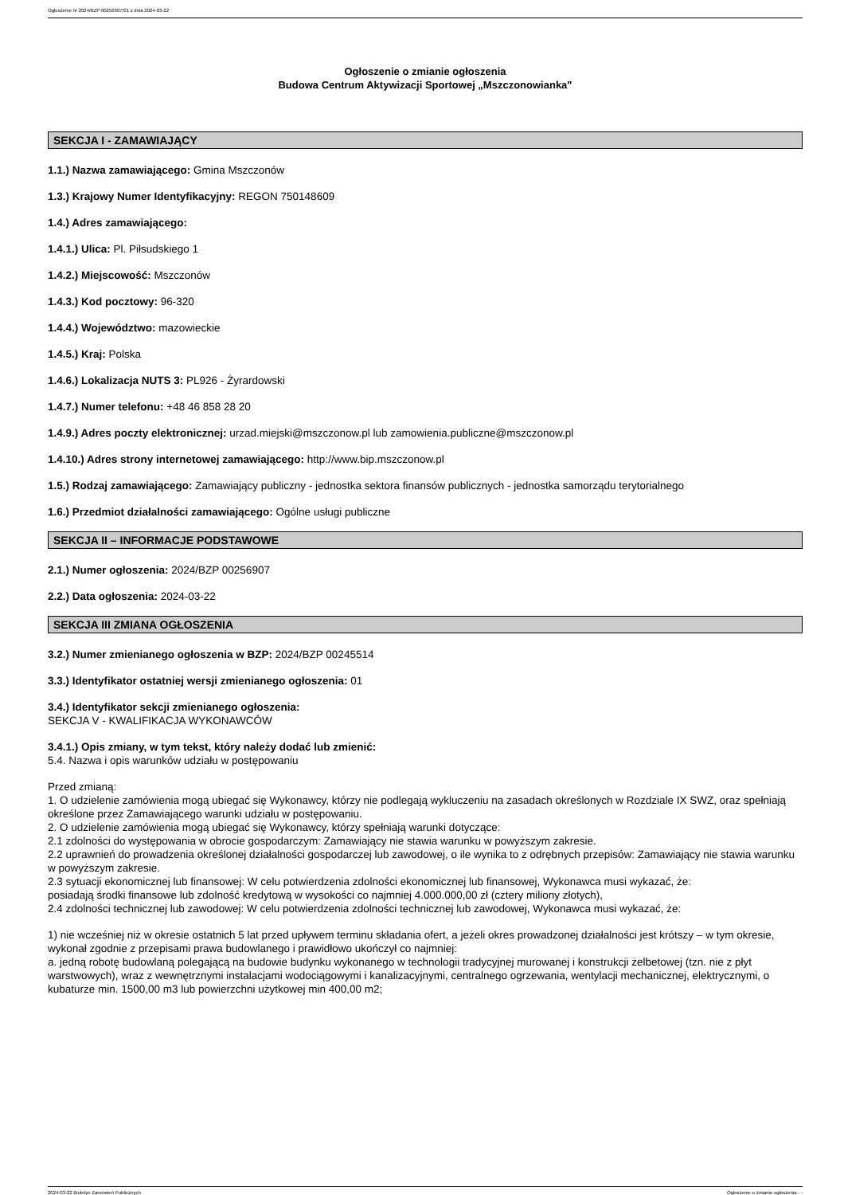Ogłoszenie nr 2024/BZP 00256907/01 z dnia 2024-03-22
Ogłoszenie o zmianie ogłoszenia
Budowa Centrum Aktywizacji Sportowej „Mszczonowianka"
SEKCJA I - ZAMAWIAJĄCY
1.1.) Nazwa zamawiającego: Gmina Mszczonów
1.3.) Krajowy Numer Identyfikacyjny: REGON 750148609
1.4.) Adres zamawiającego:
1.4.1.) Ulica: Pl. Piłsudskiego 1
1.4.2.) Miejscowość: Mszczonów
1.4.3.) Kod pocztowy: 96-320
1.4.4.) Województwo: mazowieckie
1.4.5.) Kraj: Polska
1.4.6.) Lokalizacja NUTS 3: PL926 - Żyrardowski
1.4.7.) Numer telefonu: +48 46 858 28 20
1.4.9.) Adres poczty elektronicznej: urzad.miejski@mszczonow.pl lub zamowienia.publiczne@mszczonow.pl
1.4.10.) Adres strony internetowej zamawiającego: http://www.bip.mszczonow.pl
1.5.) Rodzaj zamawiającego: Zamawiający publiczny - jednostka sektora finansów publicznych - jednostka samorządu terytorialnego
1.6.) Przedmiot działalności zamawiającego: Ogólne usługi publiczne
SEKCJA II – INFORMACJE PODSTAWOWE
2.1.) Numer ogłoszenia: 2024/BZP 00256907
2.2.) Data ogłoszenia: 2024-03-22
SEKCJA III ZMIANA OGŁOSZENIA
3.2.) Numer zmienianego ogłoszenia w BZP: 2024/BZP 00245514
3.3.) Identyfikator ostatniej wersji zmienianego ogłoszenia: 01
3.4.) Identyfikator sekcji zmienianego ogłoszenia:
SEKCJA V - KWALIFIKACJA WYKONAWCÓW
3.4.1.) Opis zmiany, w tym tekst, który należy dodać lub zmienić:
5.4. Nazwa i opis warunków udziału w postępowaniu
Przed zmianą:
1. O udzielenie zamówienia mogą ubiegać się Wykonawcy, którzy nie podlegają wykluczeniu na zasadach określonych w Rozdziale IX SWZ, oraz spełniają określone przez Zamawiającego warunki udziału w postępowaniu.
2. O udzielenie zamówienia mogą ubiegać się Wykonawcy, którzy spełniają warunki dotyczące:
2.1 zdolności do występowania w obrocie gospodarczym: Zamawiający nie stawia warunku w powyższym zakresie.
2.2 uprawnień do prowadzenia określonej działalności gospodarczej lub zawodowej, o ile wynika to z odrębnych przepisów: Zamawiający nie stawia warunku w powyższym zakresie.
2.3 sytuacji ekonomicznej lub finansowej: W celu potwierdzenia zdolności ekonomicznej lub finansowej, Wykonawca musi wykazać, że:
posiadają środki finansowe lub zdolność kredytową w wysokości co najmniej 4.000.000,00 zł (cztery miliony złotych),
2.4 zdolności technicznej lub zawodowej: W celu potwierdzenia zdolności technicznej lub zawodowej, Wykonawca musi wykazać, że:
1) nie wcześniej niż w okresie ostatnich 5 lat przed upływem terminu składania ofert, a jeżeli okres prowadzonej działalności jest krótszy – w tym okresie, wykonał zgodnie z przepisami prawa budowlanego i prawidłowo ukończył co najmniej:
a. jedną robotę budowlaną polegającą na budowie budynku wykonanego w technologii tradycyjnej murowanej i konstrukcji żelbetowej (tzn. nie z płyt warstwowych), wraz z wewnętrznymi instalacjami wodociągowymi i kanalizacyjnymi, centralnego ogrzewania, wentylacji mechanicznej, elektrycznymi, o kubaturze min. 1500,00 m3 lub powierzchni użytkowej min 400,00 m2;
2024-03-22 Biuletyn Zamówień Publicznych Ogłoszenie o zmianie ogłoszenia - -